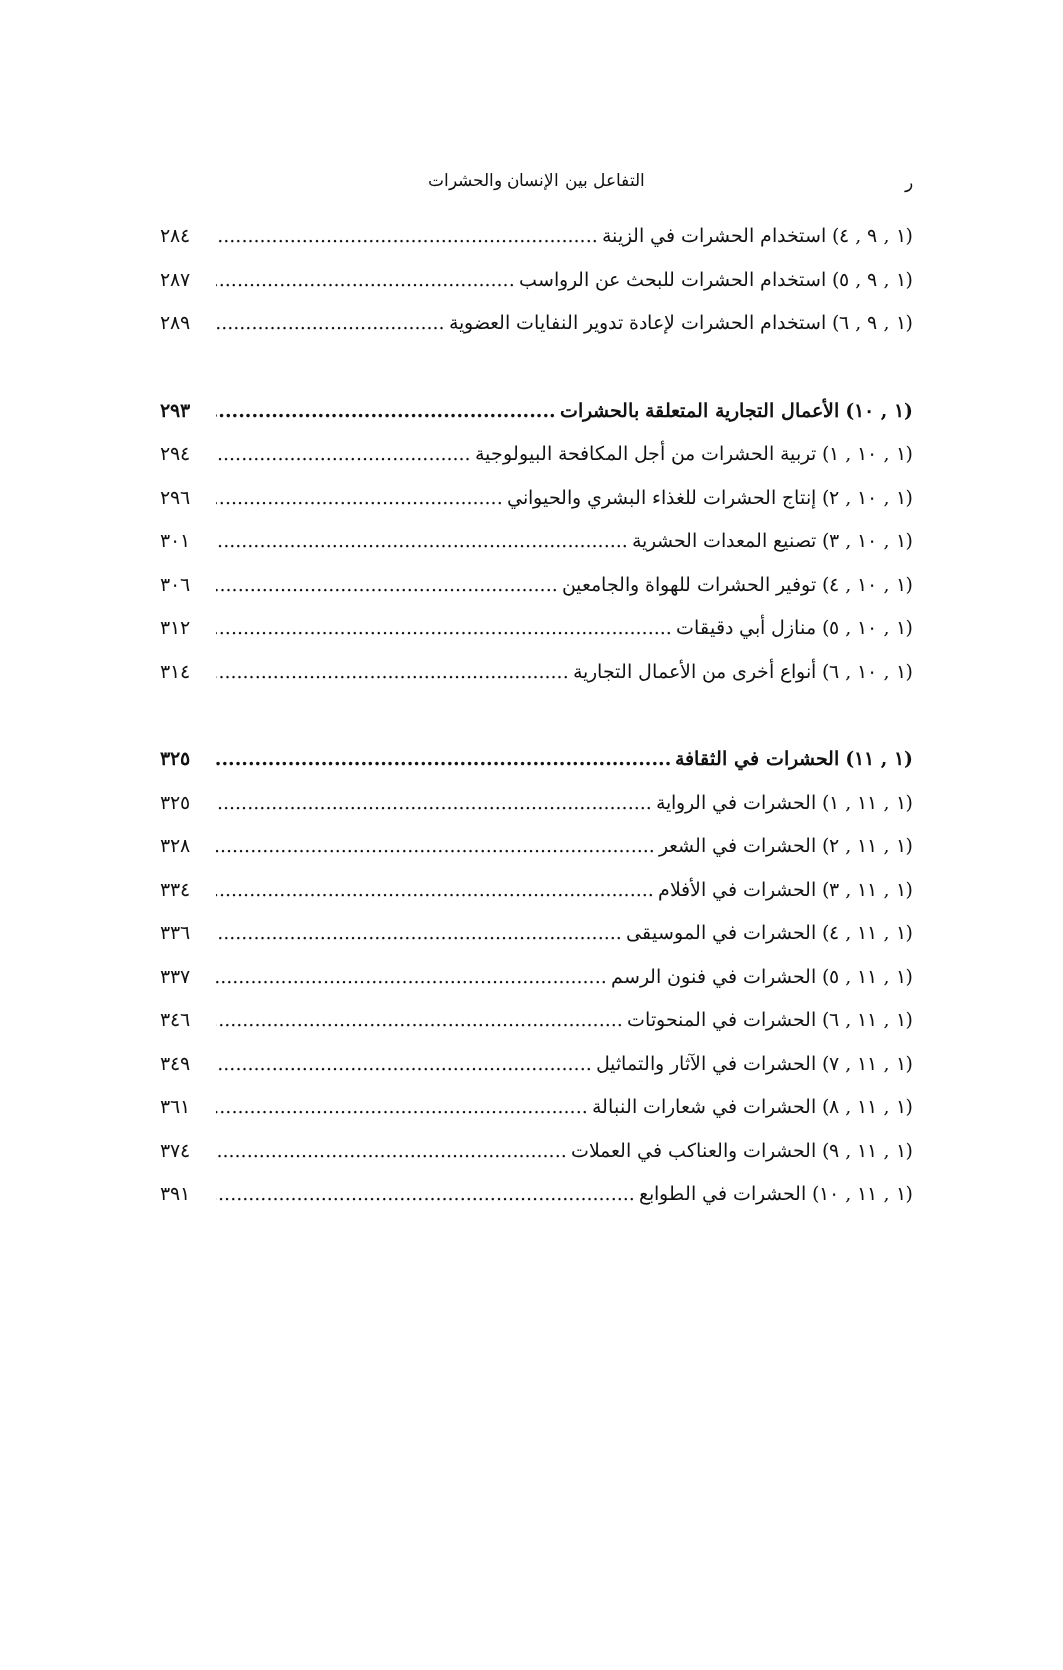ر التفاعل بين الإنسان والحشرات
(١ , ٩ , ٤) استخدام الحشرات في الزينة ٢٨٤
(١ , ٩ , ٥) استخدام الحشرات للبحث عن الرواسب ٢٨٧
(١ , ٩ , ٦) استخدام الحشرات لإعادة تدوير النفايات العضوية ٢٨٩
(١ , ١٠) الأعمال التجارية المتعلقة بالحشرات ٢٩٣
(١ , ١٠ , ١) تربية الحشرات من أجل المكافحة البيولوجية ٢٩٤
(١ , ١٠ , ٢) إنتاج الحشرات للغذاء البشري والحيواني ٢٩٦
(١ , ١٠ , ٣) تصنيع المعدات الحشرية ٣٠١
(١ , ١٠ , ٤) توفير الحشرات للهواة والجامعين ٣٠٦
(١ , ١٠ , ٥) منازل أبي دقيقات ٣١٢
(١ , ١٠ , ٦) أنواع أخرى من الأعمال التجارية ٣١٤
(١ , ١١) الحشرات في الثقافة ٣٢٥
(١ , ١١ , ١) الحشرات في الرواية ٣٢٥
(١ , ١١ , ٢) الحشرات في الشعر ٣٢٨
(١ , ١١ , ٣) الحشرات في الأفلام ٣٣٤
(١ , ١١ , ٤) الحشرات في الموسيقى ٣٣٦
(١ , ١١ , ٥) الحشرات في فنون الرسم ٣٣٧
(١ , ١١ , ٦) الحشرات في المنحوتات ٣٤٦
(١ , ١١ , ٧) الحشرات في الآثار والتماثيل ٣٤٩
(١ , ١١ , ٨) الحشرات في شعارات النبالة ٣٦١
(١ , ١١ , ٩) الحشرات والعناكب في العملات ٣٧٤
(١ , ١١ , ١٠) الحشرات في الطوابع ٣٩١